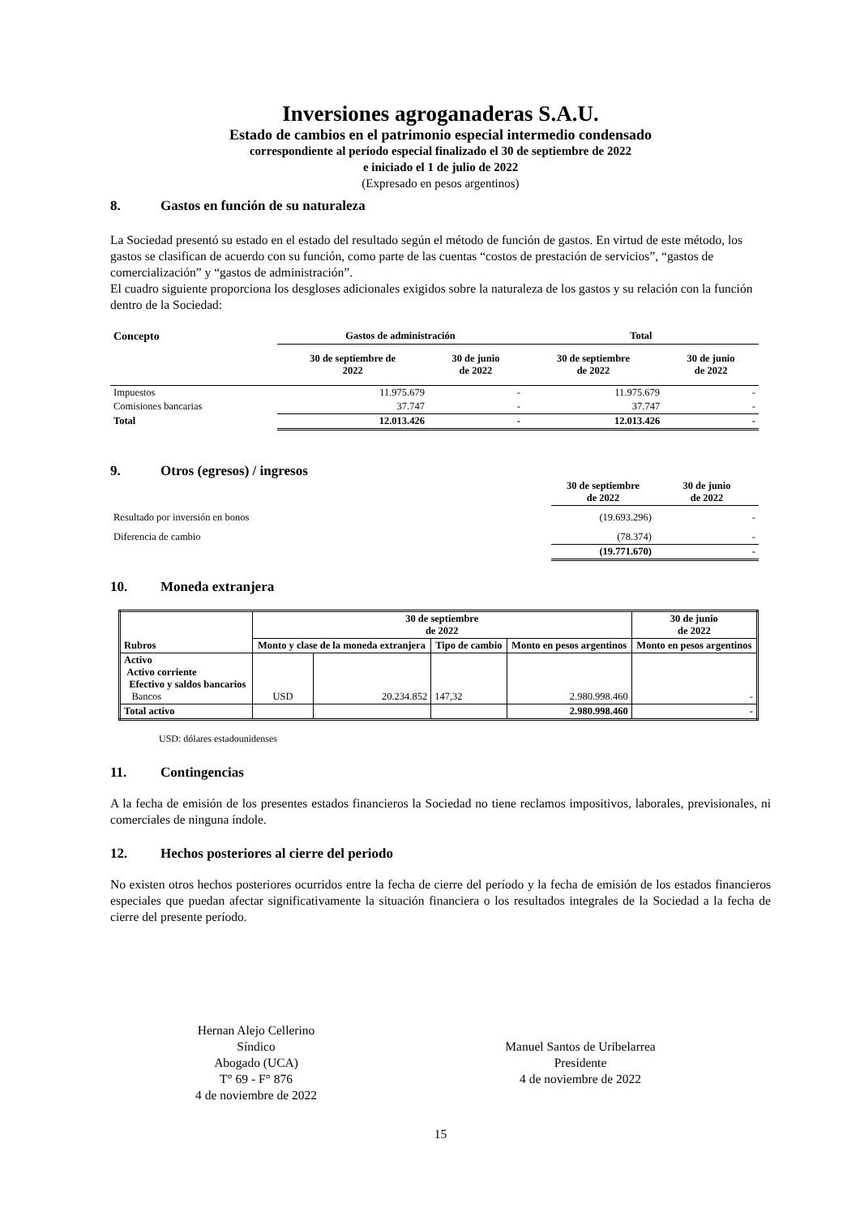Inversiones agroganaderas S.A.U.
Estado de cambios en el patrimonio especial intermedio condensado
correspondiente al período especial finalizado el 30 de septiembre de 2022
e iniciado el 1 de julio de 2022
(Expresado en pesos argentinos)
8. Gastos en función de su naturaleza
La Sociedad presentó su estado en el estado del resultado según el método de función de gastos. En virtud de este método, los gastos se clasifican de acuerdo con su función, como parte de las cuentas “costos de prestación de servicios”, “gastos de comercialización” y “gastos de administración”.
El cuadro siguiente proporciona los desgloses adicionales exigidos sobre la naturaleza de los gastos y su relación con la función dentro de la Sociedad:
| Concepto | Gastos de administración | | Total | |
| --- | --- | --- | --- | --- |
| | 30 de septiembre de 2022 | 30 de junio de 2022 | 30 de septiembre de 2022 | 30 de junio de 2022 |
| Impuestos | 11.975.679 | - | 11.975.679 | - |
| Comisiones bancarias | 37.747 | - | 37.747 | - |
| Total | 12.013.426 | - | 12.013.426 | - |
9. Otros (egresos) / ingresos
| | 30 de septiembre de 2022 | 30 de junio de 2022 |
| --- | --- | --- |
| Resultado por inversión en bonos | (19.693.296) | - |
| Diferencia de cambio | (78.374) | - |
| | (19.771.670) | - |
10. Moneda extranjera
| Rubros | 30 de septiembre de 2022 | | | | 30 de junio de 2022 |
| --- | --- | --- | --- | --- | --- |
| | Monto y clase de la moneda extranjera | | Tipo de cambio | Monto en pesos argentinos | Monto en pesos argentinos |
| Activo Activo corriente Efectivo y saldos bancarios Bancos | USD | 20.234.852 | 147,32 | 2.980.998.460 | - |
| Total activo | | | | 2.980.998.460 | - |
USD: dólares estadounidenses
11. Contingencias
A la fecha de emisión de los presentes estados financieros la Sociedad no tiene reclamos impositivos, laborales, previsionales, ni comerciales de ninguna índole.
12. Hechos posteriores al cierre del periodo
No existen otros hechos posteriores ocurridos entre la fecha de cierre del período y la fecha de emisión de los estados financieros especiales que puedan afectar significativamente la situación financiera o los resultados integrales de la Sociedad a la fecha de cierre del presente período.
Hernan Alejo Cellerino
Síndico
Abogado (UCA)
T° 69 - F° 876
4 de noviembre de 2022
Manuel Santos de Uribelarrea
Presidente
4 de noviembre de 2022
15